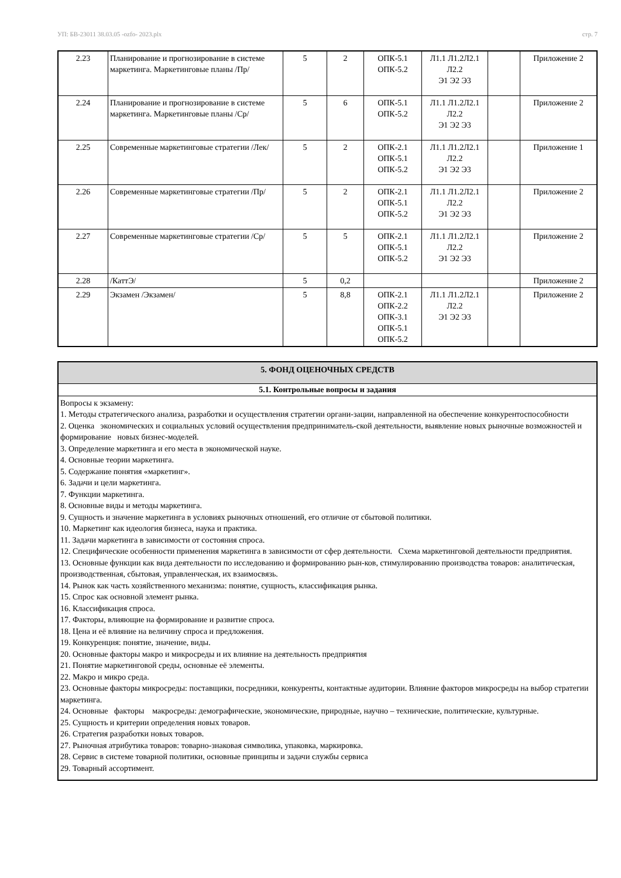УП: БВ-23011 38.03.05 -ozfo- 2023.plx стр. 7
| 2.23 | Планирование и прогнозирование в системе маркетинга. Маркетинговые планы /Пр/ | 5 | 2 | ОПК-5.1 ОПК-5.2 | Л1.1 Л1.2Л2.1 Л2.2 Э1 Э2 Э3 | | Приложение 2 |
| 2.24 | Планирование и прогнозирование в системе маркетинга. Маркетинговые планы /Ср/ | 5 | 6 | ОПК-5.1 ОПК-5.2 | Л1.1 Л1.2Л2.1 Л2.2 Э1 Э2 Э3 | | Приложение 2 |
| 2.25 | Современные маркетинговые стратегии /Лек/ | 5 | 2 | ОПК-2.1 ОПК-5.1 ОПК-5.2 | Л1.1 Л1.2Л2.1 Л2.2 Э1 Э2 Э3 | | Приложение 1 |
| 2.26 | Современные маркетинговые стратегии /Пр/ | 5 | 2 | ОПК-2.1 ОПК-5.1 ОПК-5.2 | Л1.1 Л1.2Л2.1 Л2.2 Э1 Э2 Э3 | | Приложение 2 |
| 2.27 | Современные маркетинговые стратегии /Ср/ | 5 | 5 | ОПК-2.1 ОПК-5.1 ОПК-5.2 | Л1.1 Л1.2Л2.1 Л2.2 Э1 Э2 Э3 | | Приложение 2 |
| 2.28 | /КаттЭ/ | 5 | 0,2 | | | | Приложение 2 |
| 2.29 | Экзамен /Экзамен/ | 5 | 8,8 | ОПК-2.1 ОПК-2.2 ОПК-3.1 ОПК-5.1 ОПК-5.2 | Л1.1 Л1.2Л2.1 Л2.2 Э1 Э2 Э3 | | Приложение 2 |
5. ФОНД ОЦЕНОЧНЫХ СРЕДСТВ
5.1. Контрольные вопросы и задания
Вопросы к экзамену:
1. Методы стратегического анализа, разработки и осуществления стратегии органи-зации, направленной на обеспечение конкурентоспособности
2. Оценка экономических и социальных условий осуществления предприниматель-ской деятельности, выявление новых рыночные возможностей и формирование новых бизнес-моделей.
3. Определение маркетинга и его места в экономической науке.
4. Основные теории маркетинга.
5. Содержание понятия «маркетинг».
6. Задачи и цели маркетинга.
7. Функции маркетинга.
8. Основные виды и методы маркетинга.
9. Сущность и значение маркетинга в условиях рыночных отношений, его отличие от сбытовой политики.
10. Маркетинг как идеология бизнеса, наука и практика.
11. Задачи маркетинга в зависимости от состояния спроса.
12. Специфические особенности применения маркетинга в зависимости от сфер деятельности. Схема маркетинговой деятельности предприятия.
13. Основные функции как вида деятельности по исследованию и формированию рын-ков, стимулированию производства товаров: аналитическая, производственная, сбытовая, управленческая, их взаимосвязь.
14. Рынок как часть хозяйственного механизма: понятие, сущность, классификация рынка.
15. Спрос как основной элемент рынка.
16. Классификация спроса.
17. Факторы, влияющие на формирование и развитие спроса.
18. Цена и её влияние на величину спроса и предложения.
19. Конкуренция: понятие, значение, виды.
20. Основные факторы макро и микросреды и их влияние на деятельность предприятия
21. Понятие маркетинговой среды, основные её элементы.
22. Макро и микро среда.
23. Основные факторы микросреды: поставщики, посредники, конкуренты, контактные аудитории. Влияние факторов микросреды на выбор стратегии маркетинга.
24. Основные факторы макросреды: демографические, экономические, природные, научно – технические, политические, культурные.
25. Сущность и критерии определения новых товаров.
26. Стратегия разработки новых товаров.
27. Рыночная атрибутика товаров: товарно-знаковая символика, упаковка, маркировка.
28. Сервис в системе товарной политики, основные принципы и задачи службы сервиса
29. Товарный ассортимент.